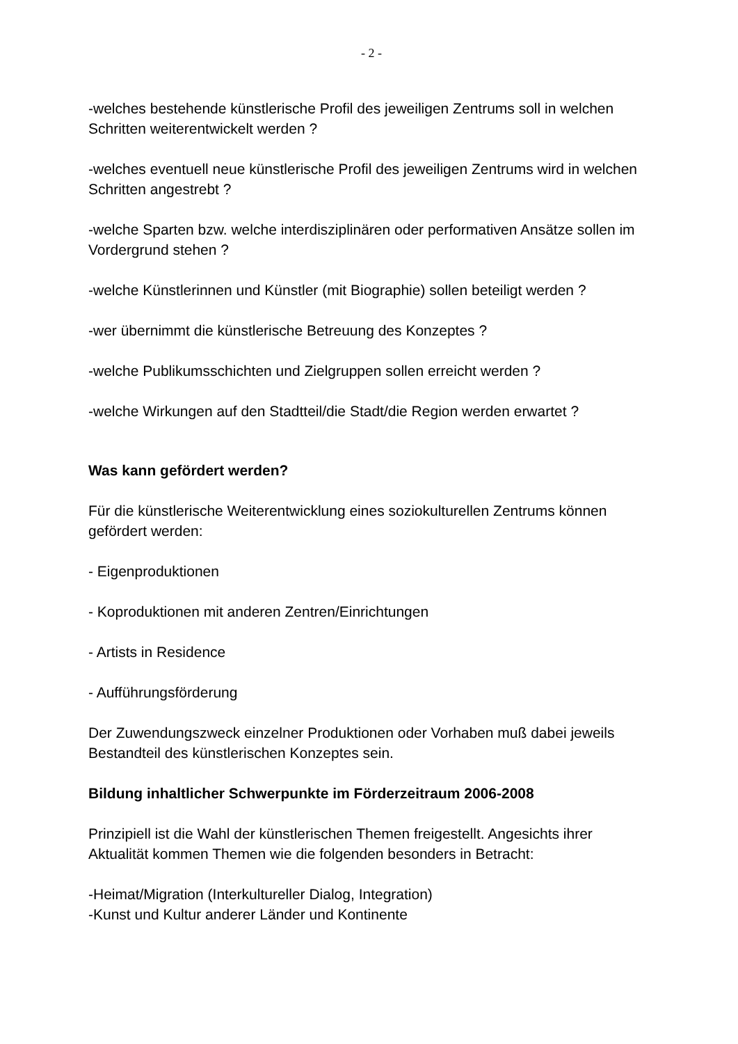- 2 -
-welches bestehende künstlerische Profil des jeweiligen Zentrums soll in welchen Schritten weiterentwickelt werden ?
-welches eventuell neue künstlerische Profil des jeweiligen Zentrums wird in welchen Schritten angestrebt ?
-welche Sparten bzw. welche interdisziplinären oder performativen Ansätze sollen im Vordergrund stehen ?
-welche Künstlerinnen und Künstler (mit Biographie) sollen beteiligt werden ?
-wer übernimmt die künstlerische Betreuung des Konzeptes ?
-welche Publikumsschichten und Zielgruppen sollen erreicht werden ?
-welche Wirkungen auf den Stadtteil/die Stadt/die Region werden erwartet ?
Was kann gefördert werden?
Für die künstlerische Weiterentwicklung eines soziokulturellen Zentrums können gefördert werden:
- Eigenproduktionen
- Koproduktionen mit anderen Zentren/Einrichtungen
- Artists in Residence
- Aufführungsförderung
Der Zuwendungszweck einzelner Produktionen oder Vorhaben muß dabei jeweils Bestandteil des künstlerischen Konzeptes sein.
Bildung inhaltlicher Schwerpunkte im Förderzeitraum 2006-2008
Prinzipiell ist die Wahl der künstlerischen Themen freigestellt. Angesichts ihrer Aktualität kommen Themen wie die folgenden besonders in Betracht:
-Heimat/Migration (Interkultureller Dialog, Integration)
-Kunst und Kultur anderer Länder und Kontinente